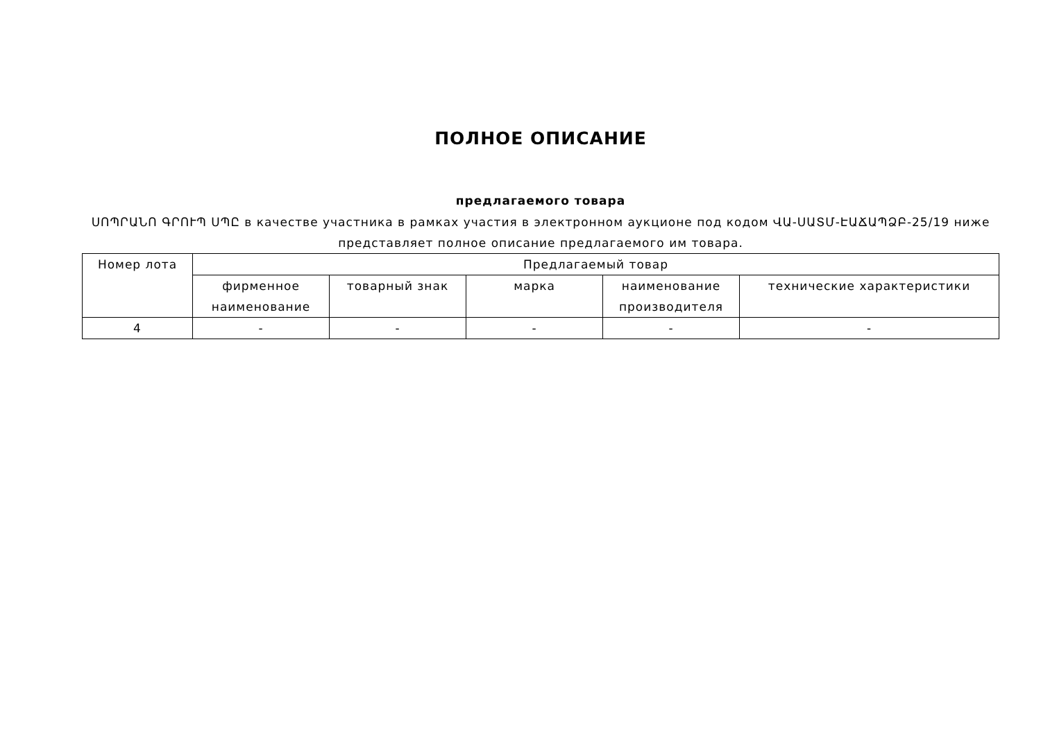ПОЛНОЕ ОПИСАНИЕ
предлагаемого товара
ՍՈՊՐԱՆՈ ԳՐՈՒՊ ՍՊԸ в качестве участника в рамках участия в электронном аукционе под кодом ՎԱ-ՍԱՏՄ-ԷԱՃԱՊՁԲ-25/19 ниже представляет полное описание предлагаемого им товара.
| Номер лота | Предлагаемый товар | | | | |
| --- | --- | --- | --- | --- | --- |
| | фирменное наименование | товарный знак | марка | наименование производителя | технические характеристики |
| 4 | - | - | - | - | - |